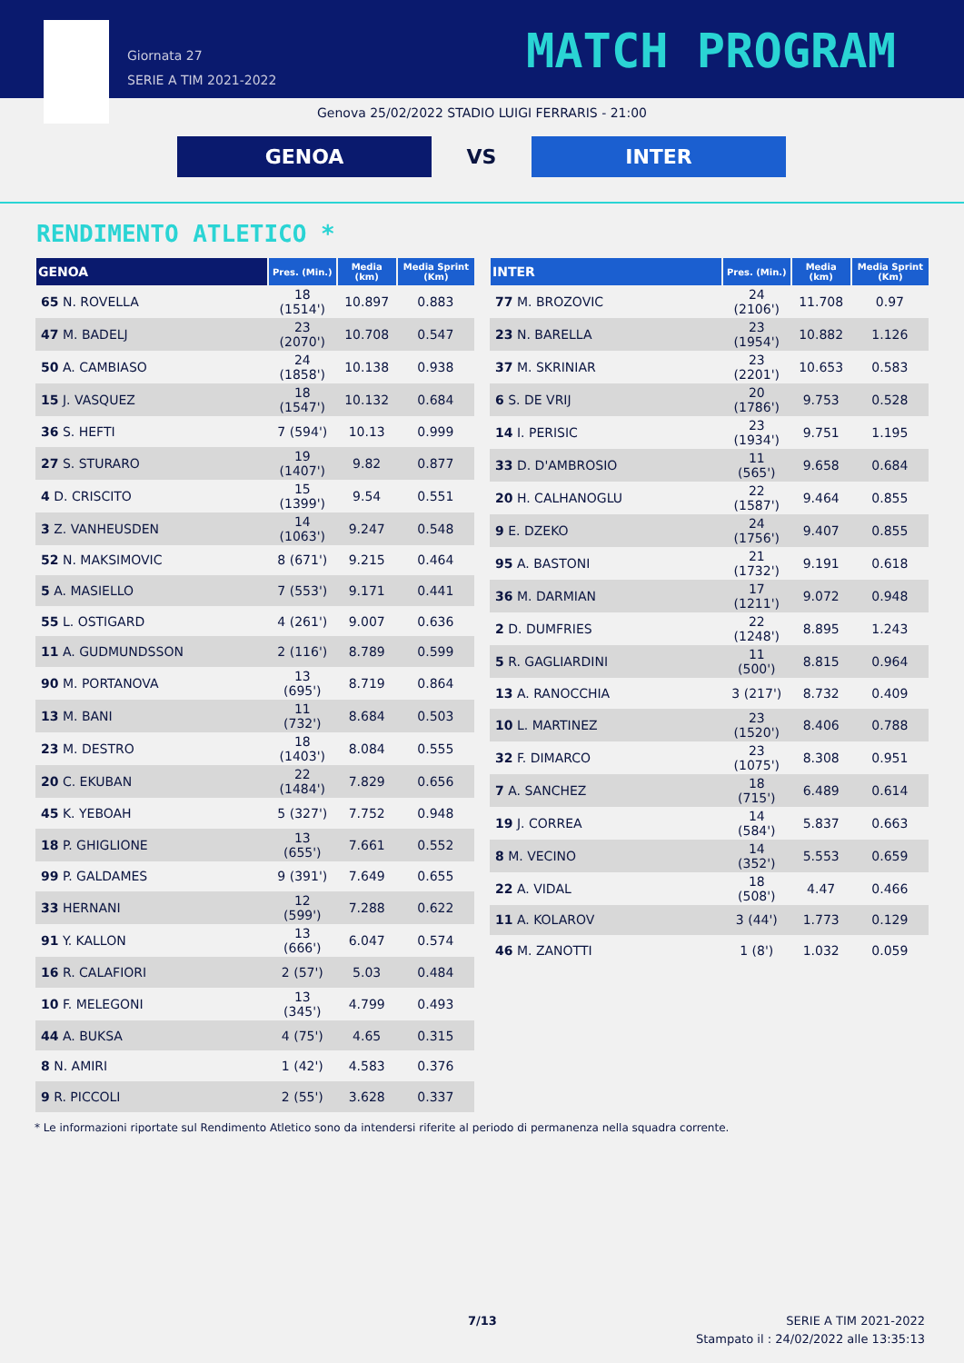Giornata 27
SERIE A TIM 2021-2022
MATCH PROGRAM
Genova 25/02/2022 STADIO LUIGI FERRARIS - 21:00
GENOA
VS
INTER
RENDIMENTO ATLETICO *
| GENOA | Pres. (Min.) | Media (km) | Media Sprint (Km) |
| --- | --- | --- | --- |
| 65 N. ROVELLA | 18 (1514') | 10.897 | 0.883 |
| 47 M. BADELJ | 23 (2070') | 10.708 | 0.547 |
| 50 A. CAMBIASO | 24 (1858') | 10.138 | 0.938 |
| 15 J. VASQUEZ | 18 (1547') | 10.132 | 0.684 |
| 36 S. HEFTI | 7 (594') | 10.13 | 0.999 |
| 27 S. STURARO | 19 (1407') | 9.82 | 0.877 |
| 4 D. CRISCITO | 15 (1399') | 9.54 | 0.551 |
| 3 Z. VANHEUSDEN | 14 (1063') | 9.247 | 0.548 |
| 52 N. MAKSIMOVIC | 8 (671') | 9.215 | 0.464 |
| 5 A. MASIELLO | 7 (553') | 9.171 | 0.441 |
| 55 L. OSTIGARD | 4 (261') | 9.007 | 0.636 |
| 11 A. GUDMUNDSSON | 2 (116') | 8.789 | 0.599 |
| 90 M. PORTANOVA | 13 (695') | 8.719 | 0.864 |
| 13 M. BANI | 11 (732') | 8.684 | 0.503 |
| 23 M. DESTRO | 18 (1403') | 8.084 | 0.555 |
| 20 C. EKUBAN | 22 (1484') | 7.829 | 0.656 |
| 45 K. YEBOAH | 5 (327') | 7.752 | 0.948 |
| 18 P. GHIGLIONE | 13 (655') | 7.661 | 0.552 |
| 99 P. GALDAMES | 9 (391') | 7.649 | 0.655 |
| 33 HERNANI | 12 (599') | 7.288 | 0.622 |
| 91 Y. KALLON | 13 (666') | 6.047 | 0.574 |
| 16 R. CALAFIORI | 2 (57') | 5.03 | 0.484 |
| 10 F. MELEGONI | 13 (345') | 4.799 | 0.493 |
| 44 A. BUKSA | 4 (75') | 4.65 | 0.315 |
| 8 N. AMIRI | 1 (42') | 4.583 | 0.376 |
| 9 R. PICCOLI | 2 (55') | 3.628 | 0.337 |
| INTER | Pres. (Min.) | Media (km) | Media Sprint (Km) |
| --- | --- | --- | --- |
| 77 M. BROZOVIC | 24 (2106') | 11.708 | 0.97 |
| 23 N. BARELLA | 23 (1954') | 10.882 | 1.126 |
| 37 M. SKRINIAR | 23 (2201') | 10.653 | 0.583 |
| 6 S. DE VRIJ | 20 (1786') | 9.753 | 0.528 |
| 14 I. PERISIC | 23 (1934') | 9.751 | 1.195 |
| 33 D. D'AMBROSIO | 11 (565') | 9.658 | 0.684 |
| 20 H. CALHANOGLU | 22 (1587') | 9.464 | 0.855 |
| 9 E. DZEKO | 24 (1756') | 9.407 | 0.855 |
| 95 A. BASTONI | 21 (1732') | 9.191 | 0.618 |
| 36 M. DARMIAN | 17 (1211') | 9.072 | 0.948 |
| 2 D. DUMFRIES | 22 (1248') | 8.895 | 1.243 |
| 5 R. GAGLIARDINI | 11 (500') | 8.815 | 0.964 |
| 13 A. RANOCCHIA | 3 (217') | 8.732 | 0.409 |
| 10 L. MARTINEZ | 23 (1520') | 8.406 | 0.788 |
| 32 F. DIMARCO | 23 (1075') | 8.308 | 0.951 |
| 7 A. SANCHEZ | 18 (715') | 6.489 | 0.614 |
| 19 J. CORREA | 14 (584') | 5.837 | 0.663 |
| 8 M. VECINO | 14 (352') | 5.553 | 0.659 |
| 22 A. VIDAL | 18 (508') | 4.47 | 0.466 |
| 11 A. KOLAROV | 3 (44') | 1.773 | 0.129 |
| 46 M. ZANOTTI | 1 (8') | 1.032 | 0.059 |
* Le informazioni riportate sul Rendimento Atletico sono da intendersi riferite al periodo di permanenza nella squadra corrente.
7/13
SERIE A TIM 2021-2022
Stampato il : 24/02/2022 alle 13:35:13